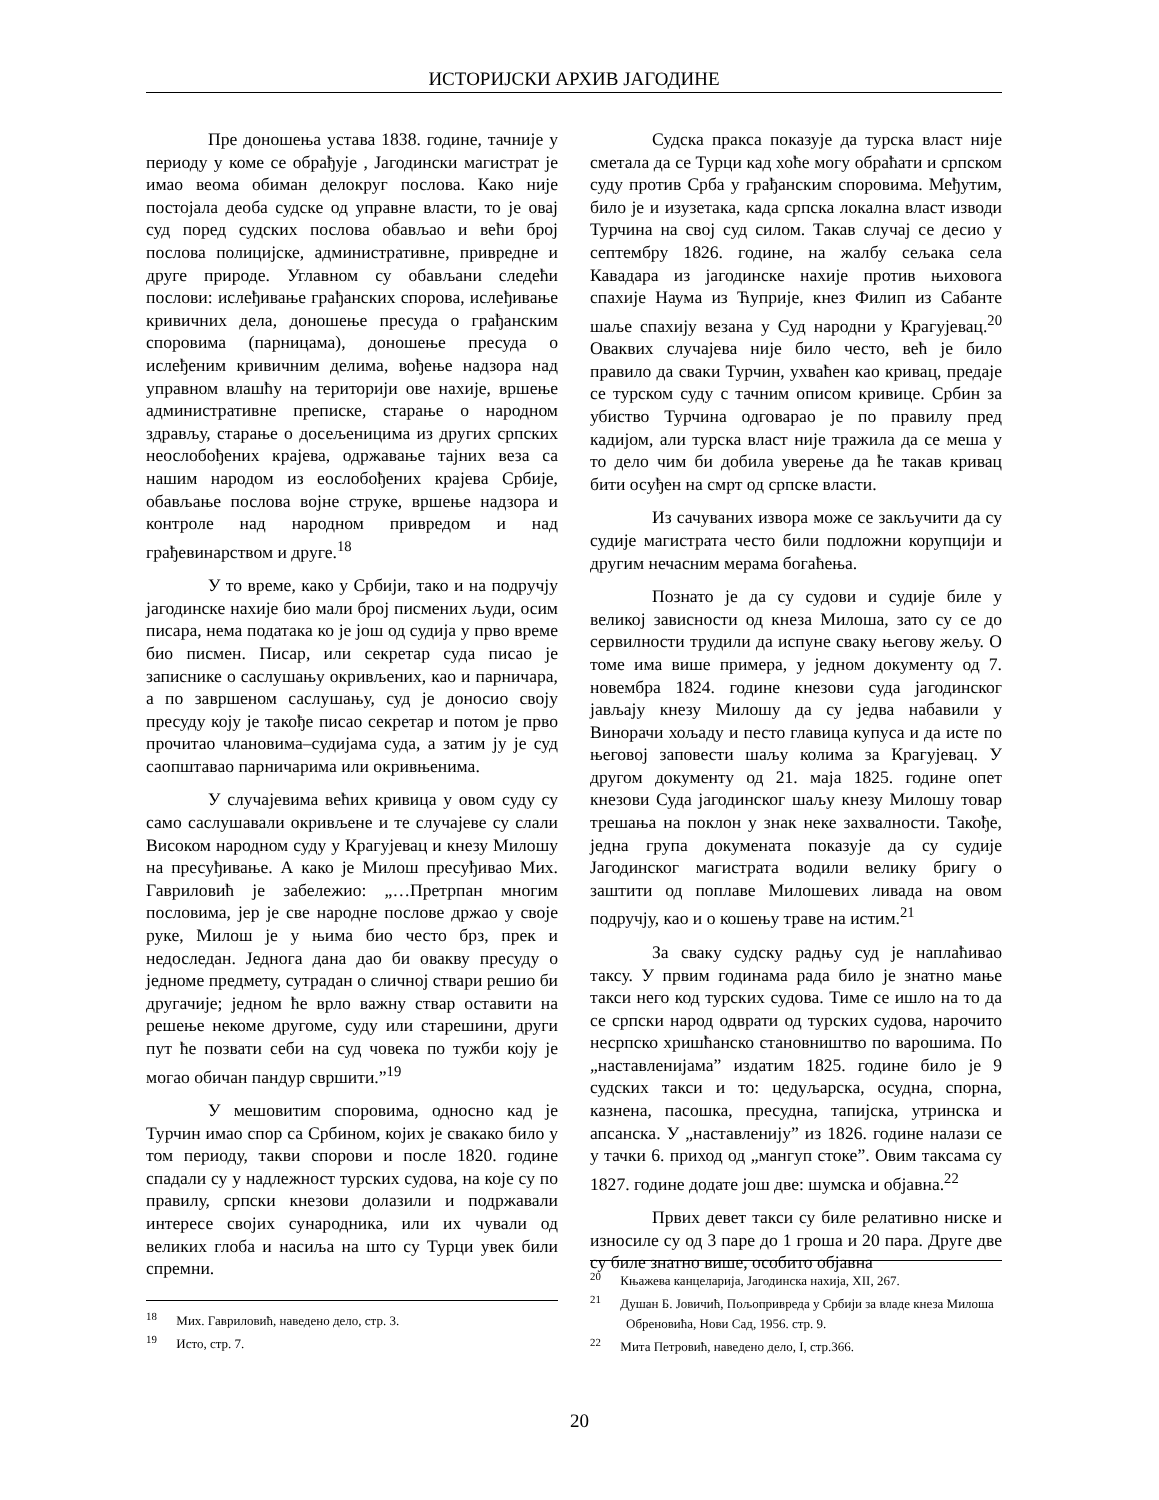ИСТОРИЈСКИ АРХИВ ЈАГОДИНЕ
Пре доношења устава 1838. године, тачније у периоду у коме се обрађује , Јагодински магистрат је имао веома обиман делокруг послова. Како није постојала деоба судске од управне власти, то је овај суд поред судских послова обављао и већи број послова полицијске, административне, привредне и друге природе. Углавном су обављани следећи послови: ислеђивање грађанских спорова, ислеђивање кривичних дела, доношење пресуда о грађанским споровима (парницама), доношење пресуда о ислеђеним кривичним делима, вођење надзора над управном влашћу на територији ове нахије, вршење административне преписке, старање о народном здрављу, старање о досељеницима из других српских неослобођених крајева, одржавање тајних веза са нашим народом из еослобођених крајева Србије, обављање послова војне струке, вршење надзора и контроле над народном привредом и над грађевинарством и друге.<sup>18</sup>
У то време, како у Србији, тако и на подручју јагодинске нахије био мали број писмених људи, осим писара, нема података ко је још од судија у прво време био писмен. Писар, или секретар суда писао је записнике о саслушању окривљених, као и парничара, а по завршеном саслушању, суд је доносио своју пресуду коју је такође писао секретар и потом је прво прочитао члановима–судијама суда, а затим ју је суд саопштавао парничарима или окривњенима.
У случајевима већих кривица у овом суду су само саслушавали окривљене и те случајеве су слали Високом народном суду у Крагујевац и кнезу Милошу на пресуђивање. А како је Милош пресуђивао Мих. Гавриловић је забележио: „…Претрпан многим пословима, јер је све народне послове држао у своје руке, Милош је у њима био често брз, прек и недоследан. Једнога дана дао би овакву пресуду о једноме предмету, сутрадан о сличној ствари решио би другачије; једном ће врло важну ствар оставити на решење некоме другоме, суду или старешини, други пут ће позвати себи на суд човека по тужби коју је могао обичан пандур свршити.”<sup>19</sup>
У мешовитим споровима, односно кад је Турчин имао спор са Србином, којих је свакако било у том периоду, такви спорови и после 1820. године спадали су у надлежност турских судова, на које су по правилу, српски кнезови долазили и подржавали интересе својих сународника, или их чували од великих глоба и насиља на што су Турци увек били спремни.
Судска пракса показује да турска власт није сметала да се Турци кад хоће могу обраћати и српском суду против Срба у грађанским споровима. Међутим, било је и изузетака, када српска локална власт изводи Турчина на свој суд силом. Такав случај се десио у септембру 1826. године, на жалбу сељака села Кавадара из јагодинске нахије против њиховога спахије Наума из Ћуприје, кнез Филип из Сабанте шаље спахију везана у Суд народни у Крагујевац.<sup>20</sup> Оваквих случајева није било често, већ је било правило да сваки Турчин, ухваћен као кривац, предаје се турском суду с тачним описом кривице. Србин за убиство Турчина одговарао је по правилу пред кадијом, али турска власт није тражила да се меша у то дело чим би добила уверење да ће такав кривац бити осуђен на смрт од српске власти.
Из сачуваних извора може се закључити да су судије магистрата често били подложни корупцији и другим нечасним мерама богаћења.
Познато је да су судови и судије биле у великој зависности од кнеза Милоша, зато су се до сервилности трудили да испуне сваку његову жељу. О томе има више примера, у једном документу од 7. новембра 1824. године кнезови суда јагодинског јављају кнезу Милошу да су једва набавили у Винорачи хољаду и песто главица купуса и да исте по његовој заповести шаљу колима за Крагујевац. У другом документу од 21. маја 1825. године опет кнезови Суда јагодинског шаљу кнезу Милошу товар трешања на поклон у знак неке захвалности. Такође, једна група докумената показује да су судије Јагодинског магистрата водили велику бригу о заштити од поплаве Милошевих ливада на овом подручју, као и о кошењу траве на истим.<sup>21</sup>
За сваку судску радњу суд је наплаћивао таксу. У првим годинама рада било је знатно мање такси него код турских судова. Тиме се ишло на то да се српски народ одврати од турских судова, нарочито несрпско хришћанско становништво по варошима. По „наставленијама” издатим 1825. године било је 9 судских такси и то: цедуљарска, осудна, спорна, казнена, пасошка, пресудна, тапијска, утринска и апсанска. У „наставленију” из 1826. године налази се у тачки 6. приход од „мангуп стоке”. Овим таксама су 1827. године додате још две: шумска и објавна.<sup>22</sup>
Првих девет такси су биле релативно ниске и износиле су од 3 паре до 1 гроша и 20 пара. Друге две су биле знатно више, особито објавна
<sup>18</sup> Мих. Гавриловић, наведено дело, стр. 3.
<sup>19</sup> Исто, стр. 7.
<sup>20</sup> Књажева канцеларија, Јагодинска нахија, XII, 267.
<sup>21</sup> Душан Б. Јовичић, Пољопривреда у Србији за владе кнеза Милоша Обреновића, Нови Сад, 1956. стр. 9.
<sup>22</sup> Мита Петровић, наведено дело, I, стр.366.
20